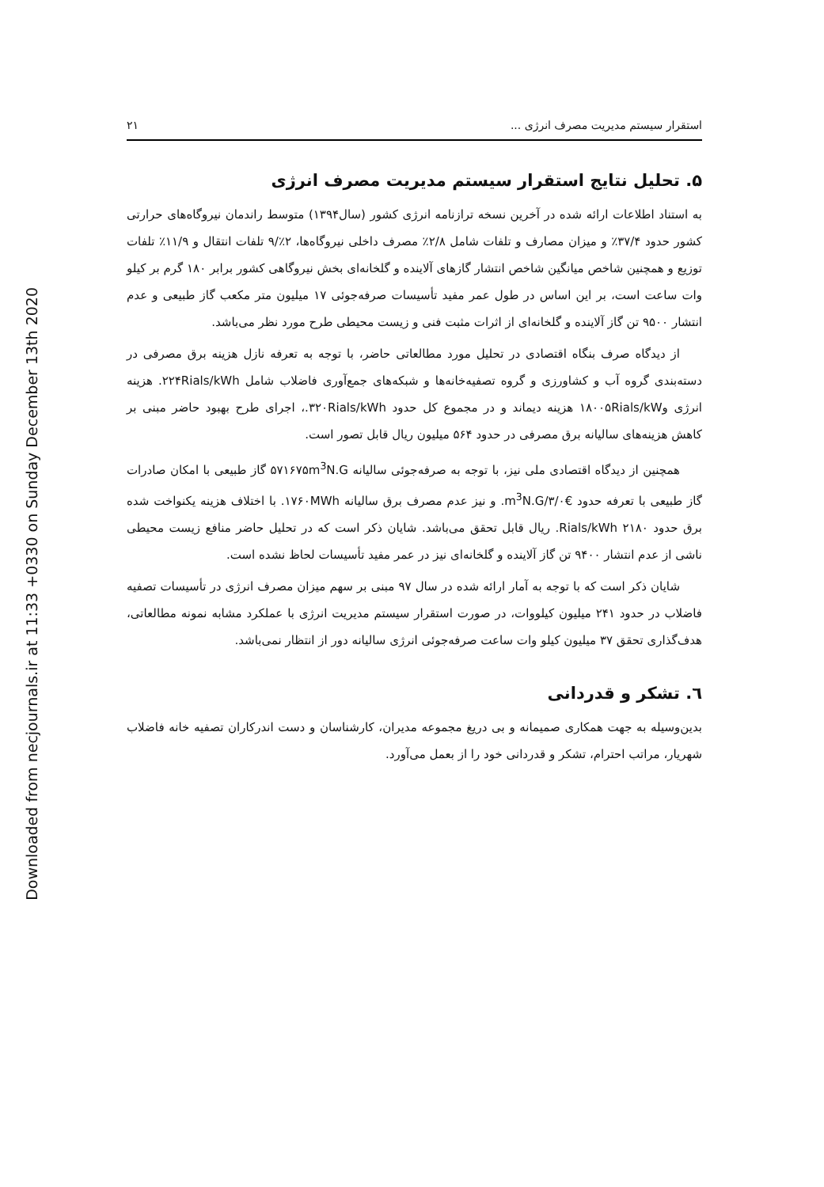Downloaded from necjournals.ir at 11:33 +0330 on Sunday December 13th 2020
استقرار سیستم مدیریت مصرف انرژی ... ۲۱
۵. تحلیل نتایج استقرار سیستم مدیریت مصرف انرژی
به استناد اطلاعات ارائه شده در آخرین نسخه ترازنامه انرژی کشور (سال۱۳۹۴) متوسط راندمان نیروگاه‌های حرارتی کشور حدود ۳۷/۴٪ و میزان مصارف و تلفات شامل ۲/۸٪ مصرف داخلی نیروگاه‌ها، ۲٪/۹ تلفات انتقال و ۱۱/۹٪ تلفات توزیع و همچنین شاخص میانگین شاخص انتشار گازهای آلاینده و گلخانه‌ای بخش نیروگاهی کشور برابر ۱۸۰ گرم بر کیلو وات ساعت است، بر این اساس در طول عمر مفید تأسیسات صرفه‌جوئی ۱۷ میلیون متر مکعب گاز طبیعی و عدم انتشار ۹۵۰۰ تن گاز آلاینده و گلخانه‌ای از اثرات مثبت فنی و زیست محیطی طرح مورد نظر می‌باشد.
از دیدگاه صرف بنگاه اقتصادی در تحلیل مورد مطالعاتی حاضر، با توجه به تعرفه نازل هزینه برق مصرفی در دسته‌بندی گروه آب و کشاورزی و گروه تصفیه‌خانه‌ها و شبکه‌های جمع‌آوری فاضلاب شامل ۲۲۴Rials/kWh. هزینه انرژی و۱۸۰۰۵Rials/kW هزینه دیماند و در مجموع کل حدود ۳۲۰Rials/kWh.، اجرای طرح بهبود حاضر مبنی بر کاهش هزینه‌های سالیانه برق مصرفی در حدود ۵۶۴ میلیون ریال قابل تصور است.
همچنین از دیدگاه اقتصادی ملی نیز، با توجه به صرفه‌جوئی سالیانه ۵۷۱۶۷۵m<sup>3</sup>N.G گاز طبیعی با امکان صادرات گاز طبیعی با تعرفه حدود €۳/۰/m<sup>3</sup>N.G. و نیز عدم مصرف برق سالیانه ۱۷۶۰MWh. با اختلاف هزینه یکنواخت شده برق حدود ۲۱۸۰ Rials/kWh. ریال قابل تحقق می‌باشد. شایان ذکر است که در تحلیل حاضر منافع زیست محیطی ناشی از عدم انتشار ۹۴۰۰ تن گاز آلاینده و گلخانه‌ای نیز در عمر مفید تأسیسات لحاظ نشده است.
شایان ذکر است که با توجه به آمار ارائه شده در سال ۹۷ مبنی بر سهم میزان مصرف انرژی در تأسیسات تصفیه فاضلاب در حدود ۲۴۱ میلیون کیلووات، در صورت استقرار سیستم مدیریت انرژی با عملکرد مشابه نمونه مطالعاتی، هدف‌گذاری تحقق ۳۷ میلیون کیلو وات ساعت صرفه‌جوئی انرژی سالیانه دور از انتظار نمی‌باشد.
٦. تشکر و قدردانی
بدین‌وسیله به جهت همکاری صمیمانه و بی دریغ مجموعه مدیران، کارشناسان و دست اندرکاران تصفیه خانه فاضلاب شهریار، مراتب احترام، تشکر و قدردانی خود را از بعمل می‌آورد.